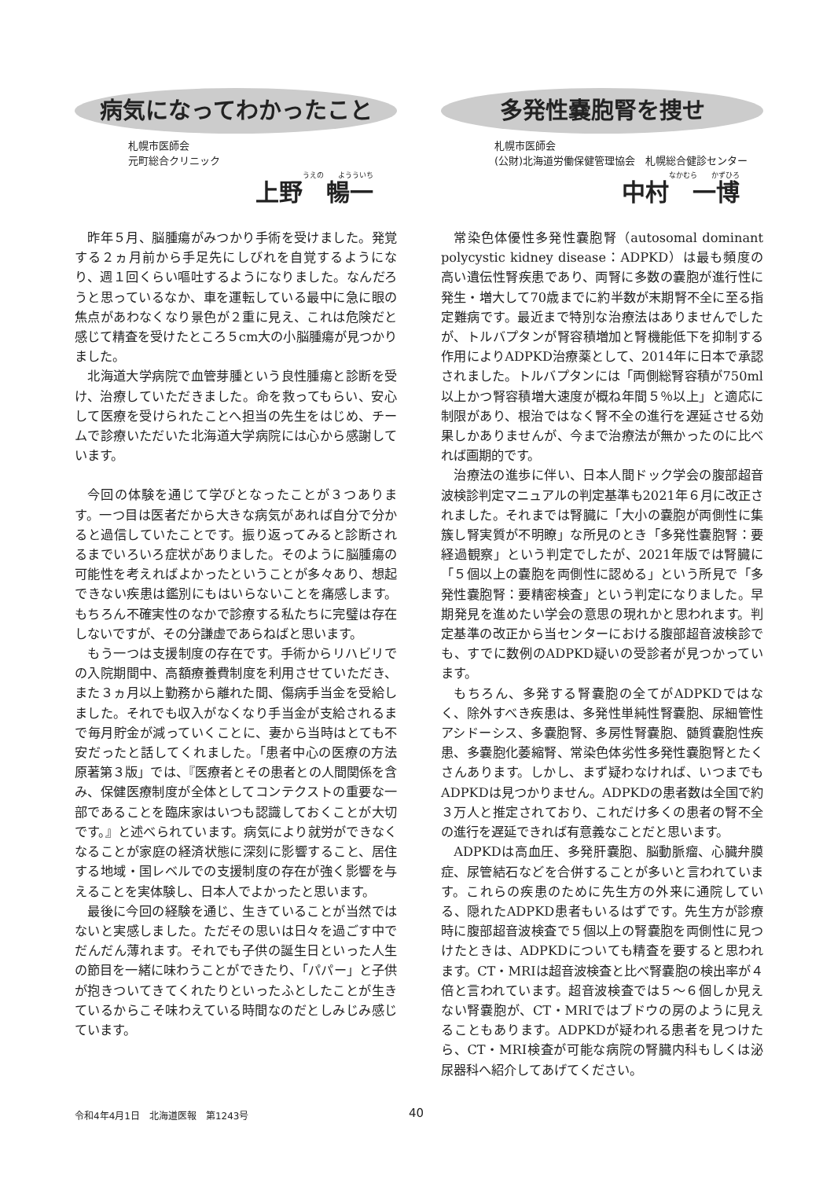病気になってわかったこと
札幌市医師会
元町総合クリニック
うえの　　ようういち
上野　暢一
昨年５月、脳腫瘍がみつかり手術を受けました。発覚する２ヵ月前から手足先にしびれを自覚するようになり、週１回くらい嘔吐するようになりました。なんだろうと思っているなか、車を運転している最中に急に眼の焦点があわなくなり景色が２重に見え、これは危険だと感じて精査を受けたところ５cm大の小脳腫瘍が見つかりました。
北海道大学病院で血管芽腫という良性腫瘍と診断を受け、治療していただきました。命を救ってもらい、安心して医療を受けられたことへ担当の先生をはじめ、チームで診療いただいた北海道大学病院には心から感謝しています。
今回の体験を通じて学びとなったことが３つあります。一つ目は医者だから大きな病気があれば自分で分かると過信していたことです。振り返ってみると診断されるまでいろいろ症状がありました。そのように脳腫瘍の可能性を考えればよかったということが多々あり、想起できない疾患は鑑別にもはいらないことを痛感します。もちろん不確実性のなかで診療する私たちに完璧は存在しないですが、その分謙虚であらねばと思います。
もう一つは支援制度の存在です。手術からリハビリでの入院期間中、高額療養費制度を利用させていただき、また３ヵ月以上勤務から離れた間、傷病手当金を受給しました。それでも収入がなくなり手当金が支給されるまで毎月貯金が減っていくことに、妻から当時はとても不安だったと話してくれました。「患者中心の医療の方法　原著第３版」では、『医療者とその患者との人間関係を含み、保健医療制度が全体としてコンテクストの重要な一部であることを臨床家はいつも認識しておくことが大切です。』と述べられています。病気により就労ができなくなることが家庭の経済状態に深刻に影響すること、居住する地域・国レベルでの支援制度の存在が強く影響を与えることを実体験し、日本人でよかったと思います。
最後に今回の経験を通じ、生きていることが当然ではないと実感しました。ただその思いは日々を過ごす中でだんだん薄れます。それでも子供の誕生日といった人生の節目を一緒に味わうことができたり、「パパー」と子供が抱きついてきてくれたりといったふとしたことが生きているからこそ味わえている時間なのだとしみじみ感じています。
多発性嚢胞腎を捜せ
札幌市医師会
(公財)北海道労働保健管理協会　札幌総合健診センター
なかむら　　かずひろ
中村　一博
常染色体優性多発性嚢胞腎（autosomal dominant polycystic kidney disease：ADPKD）は最も頻度の高い遺伝性腎疾患であり、両腎に多数の嚢胞が進行性に発生・増大して70歳までに約半数が末期腎不全に至る指定難病です。最近まで特別な治療法はありませんでしたが、トルバプタンが腎容積増加と腎機能低下を抑制する作用によりADPKD治療薬として、2014年に日本で承認されました。トルバプタンには「両側総腎容積が750ml以上かつ腎容積増大速度が概ね年間５％以上」と適応に制限があり、根治ではなく腎不全の進行を遅延させる効果しかありませんが、今まで治療法が無かったのに比べれば画期的です。
治療法の進歩に伴い、日本人間ドック学会の腹部超音波検診判定マニュアルの判定基準も2021年６月に改正されました。それまでは腎臓に「大小の嚢胞が両側性に集簇し腎実質が不明瞭」な所見のとき「多発性嚢胞腎：要経過観察」という判定でしたが、2021年版では腎臓に「５個以上の嚢胞を両側性に認める」という所見で「多発性嚢胞腎：要精密検査」という判定になりました。早期発見を進めたい学会の意思の現れかと思われます。判定基準の改正から当センターにおける腹部超音波検診でも、すでに数例のADPKD疑いの受診者が見つかっています。
もちろん、多発する腎嚢胞の全てがADPKDではなく、除外すべき疾患は、多発性単純性腎嚢胞、尿細管性アシドーシス、多嚢胞腎、多房性腎嚢胞、髄質嚢胞性疾患、多嚢胞化萎縮腎、常染色体劣性多発性嚢胞腎とたくさんあります。しかし、まず疑わなければ、いつまでもADPKDは見つかりません。ADPKDの患者数は全国で約３万人と推定されており、これだけ多くの患者の腎不全の進行を遅延できれば有意義なことだと思います。
ADPKDは高血圧、多発肝嚢胞、脳動脈瘤、心臓弁膜症、尿管結石などを合併することが多いと言われています。これらの疾患のために先生方の外来に通院している、隠れたADPKD患者もいるはずです。先生方が診療時に腹部超音波検査で５個以上の腎嚢胞を両側性に見つけたときは、ADPKDについても精査を要すると思われます。CT・MRIは超音波検査と比べ腎嚢胞の検出率が４倍と言われています。超音波検査では５～６個しか見えない腎嚢胞が、CT・MRIではブドウの房のように見えることもあります。ADPKDが疑われる患者を見つけたら、CT・MRI検査が可能な病院の腎臓内科もしくは泌尿器科へ紹介してあげてください。
令和4年4月1日　北海道医報　第1243号
40